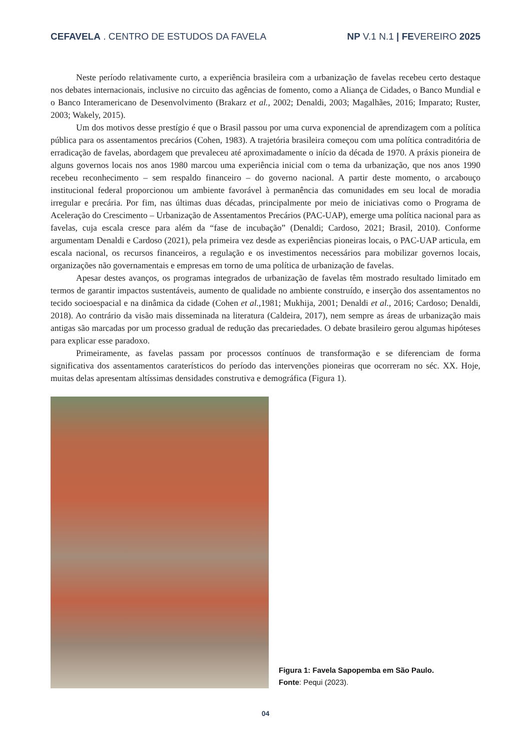CEFAVELA . CENTRO DE ESTUDOS DA FAVELA
NP V.1 N.1 | FEVEREIRO 2025
Neste período relativamente curto, a experiência brasileira com a urbanização de favelas recebeu certo destaque nos debates internacionais, inclusive no circuito das agências de fomento, como a Aliança de Cidades, o Banco Mundial e o Banco Interamericano de Desenvolvimento (Brakarz et al., 2002; Denaldi, 2003; Magalhães, 2016; Imparato; Ruster, 2003; Wakely, 2015).
Um dos motivos desse prestígio é que o Brasil passou por uma curva exponencial de aprendizagem com a política pública para os assentamentos precários (Cohen, 1983). A trajetória brasileira começou com uma política contraditória de erradicação de favelas, abordagem que prevaleceu até aproximadamente o início da década de 1970. A práxis pioneira de alguns governos locais nos anos 1980 marcou uma experiência inicial com o tema da urbanização, que nos anos 1990 recebeu reconhecimento – sem respaldo financeiro – do governo nacional. A partir deste momento, o arcabouço institucional federal proporcionou um ambiente favorável à permanência das comunidades em seu local de moradia irregular e precária. Por fim, nas últimas duas décadas, principalmente por meio de iniciativas como o Programa de Aceleração do Crescimento – Urbanização de Assentamentos Precários (PAC-UAP), emerge uma política nacional para as favelas, cuja escala cresce para além da “fase de incubação” (Denaldi; Cardoso, 2021; Brasil, 2010). Conforme argumentam Denaldi e Cardoso (2021), pela primeira vez desde as experiências pioneiras locais, o PAC-UAP articula, em escala nacional, os recursos financeiros, a regulação e os investimentos necessários para mobilizar governos locais, organizações não governamentais e empresas em torno de uma política de urbanização de favelas.
Apesar destes avanços, os programas integrados de urbanização de favelas têm mostrado resultado limitado em termos de garantir impactos sustentáveis, aumento de qualidade no ambiente construído, e inserção dos assentamentos no tecido socioespacial e na dinâmica da cidade (Cohen et al.,1981; Mukhija, 2001; Denaldi et al., 2016; Cardoso; Denaldi, 2018). Ao contrário da visão mais disseminada na literatura (Caldeira, 2017), nem sempre as áreas de urbanização mais antigas são marcadas por um processo gradual de redução das precariedades. O debate brasileiro gerou algumas hipóteses para explicar esse paradoxo.
Primeiramente, as favelas passam por processos contínuos de transformação e se diferenciam de forma significativa dos assentamentos caraterísticos do período das intervenções pioneiras que ocorreram no séc. XX. Hoje, muitas delas apresentam altíssimas densidades construtiva e demográfica (Figura 1).
Figura 1: Favela Sapopemba em São Paulo.
Fonte: Pequi (2023).
04